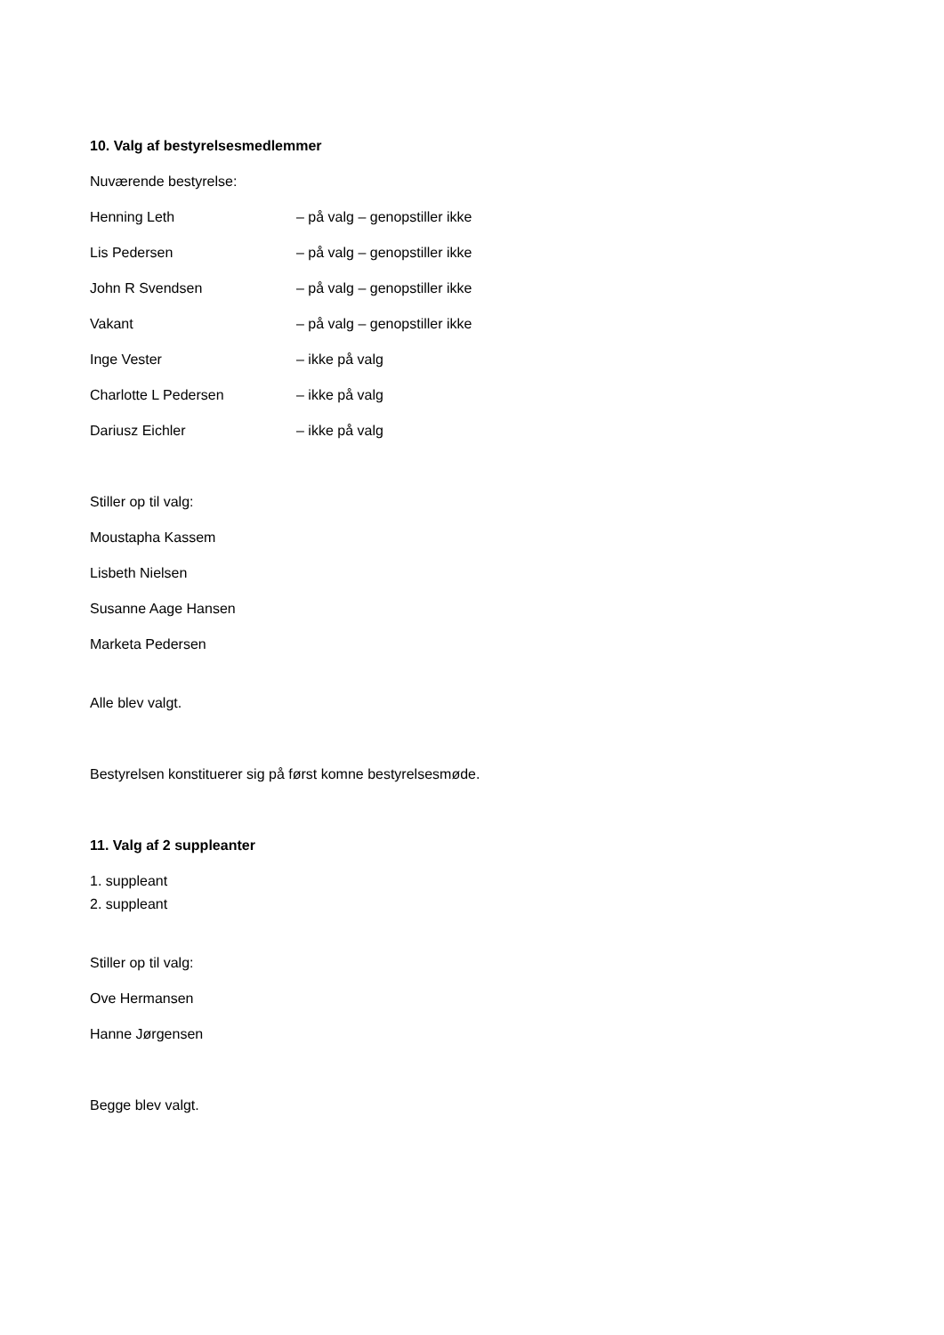10. Valg af bestyrelsesmedlemmer
Nuværende bestyrelse:
Henning Leth – på valg – genopstiller ikke
Lis Pedersen – på valg – genopstiller ikke
John R Svendsen – på valg – genopstiller ikke
Vakant – på valg – genopstiller ikke
Inge Vester – ikke på valg
Charlotte L Pedersen – ikke på valg
Dariusz Eichler – ikke på valg
Stiller op til valg:
Moustapha Kassem
Lisbeth Nielsen
Susanne Aage Hansen
Marketa Pedersen
Alle blev valgt.
Bestyrelsen konstituerer sig på først komne bestyrelsesmøde.
11. Valg af 2 suppleanter
1. suppleant
2. suppleant
Stiller op til valg:
Ove Hermansen
Hanne Jørgensen
Begge blev valgt.